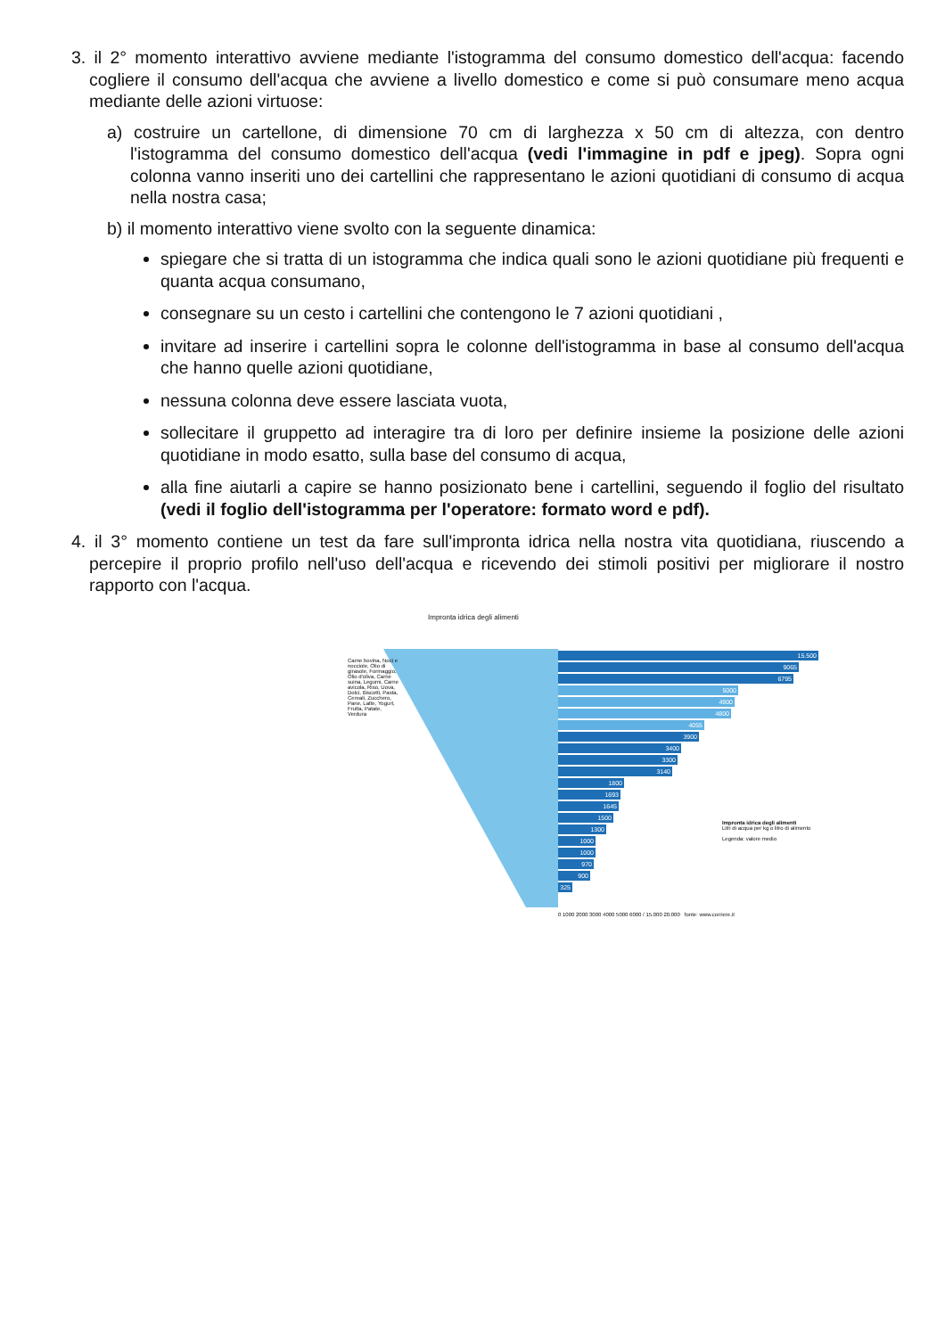3. il 2° momento interattivo avviene mediante l'istogramma del consumo domestico dell'acqua: facendo cogliere il consumo dell'acqua che avviene a livello domestico e come si può consumare meno acqua mediante delle azioni virtuose:
a) costruire un cartellone, di dimensione 70 cm di larghezza x 50 cm di altezza, con dentro l'istogramma del consumo domestico dell'acqua (vedi l'immagine in pdf e jpeg). Sopra ogni colonna vanno inseriti uno dei cartellini che rappresentano le azioni quotidiani di consumo di acqua nella nostra casa;
b) il momento interattivo viene svolto con la seguente dinamica:
spiegare che si tratta di un istogramma che indica quali sono le azioni quotidiane più frequenti e quanta acqua consumano,
consegnare su un cesto i cartellini che contengono le 7 azioni quotidiani ,
invitare ad inserire i cartellini sopra le colonne dell'istogramma in base al consumo dell'acqua che hanno quelle azioni quotidiane,
nessuna colonna deve essere lasciata vuota,
sollecitare il gruppetto ad interagire tra di loro per definire insieme la posizione delle azioni quotidiane in modo esatto, sulla base del consumo di acqua,
alla fine aiutarli a capire se hanno posizionato bene i cartellini, seguendo il foglio del risultato (vedi il foglio dell'istogramma per l'operatore: formato word e pdf).
4. il 3° momento contiene un test da fare sull'impronta idrica nella nostra vita quotidiana, riuscendo a percepire il proprio profilo nell'uso dell'acqua e ricevendo dei stimoli positivi per migliorare il nostro rapporto con l'acqua.
Impronta idrica degli alimenti
15.500
9065
6795
5000
4900
4800
4055
3900
3400
3300
3140
1800
1693
1645
1500
1300
1000
1000
970
900
325
Impronta idrica degli alimenti
Litri di acqua per kg o litro di alimento
Legenda: valore medio
0 1000 2000 3000 4000 5000 6000 / 15.000 20.000 fonte: www.corriere.it
Carne bovina, Noci e nocciole, Olio di girasole, Formaggio, Olio d'oliva, Carne suina, Legumi, Carne avicola, Riso, Uova, Dolci, Biscotti, Pasta, Cereali, Zucchero, Pane, Latte, Yogurt, Frutta, Patate, Verdura